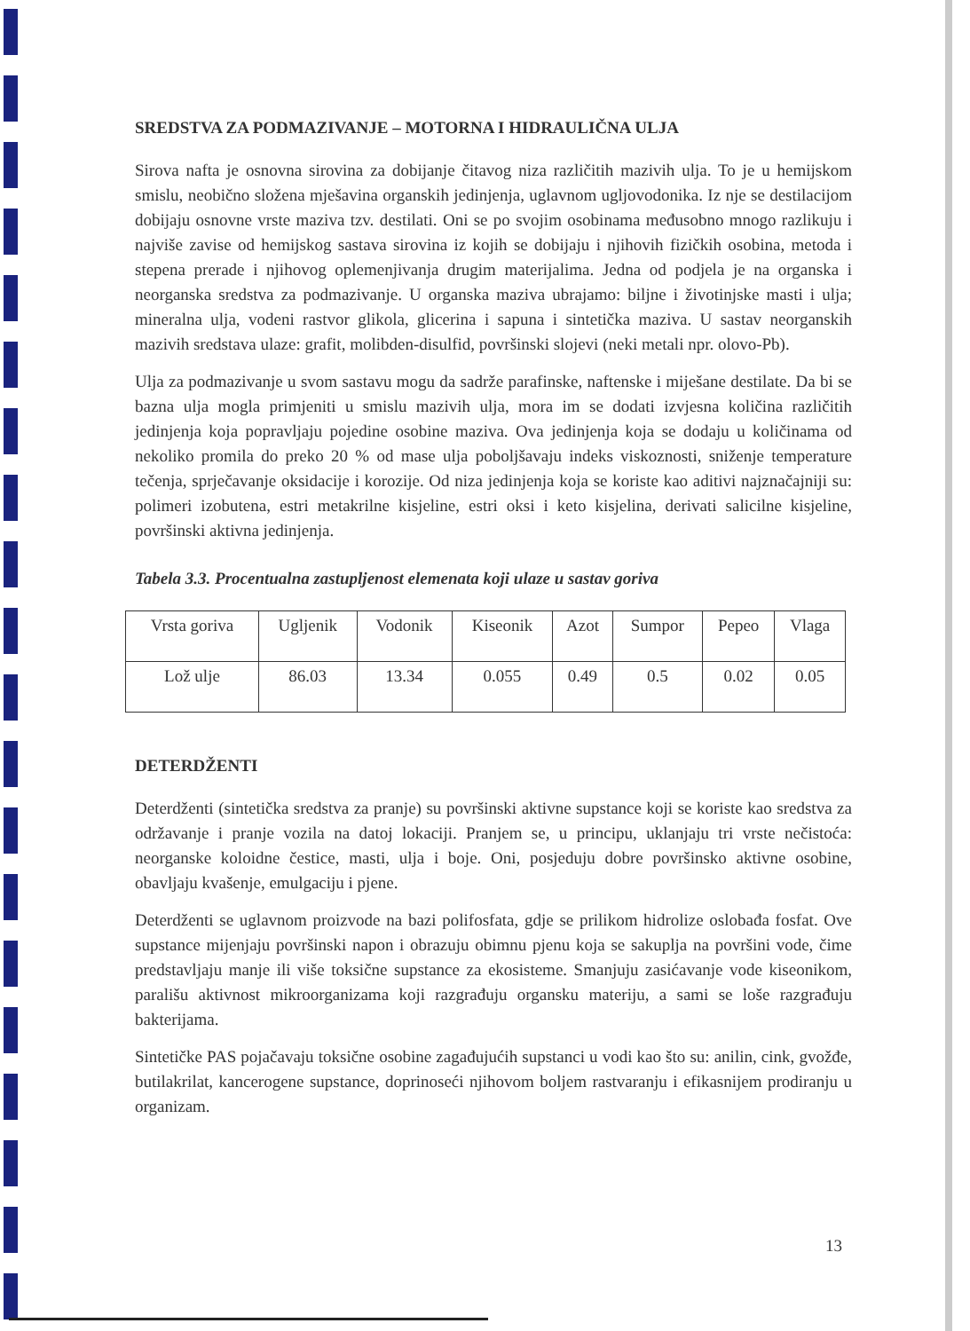SREDSTVA ZA PODMAZIVANJE – MOTORNA I HIDRAULIČNA ULJA
Sirova nafta je osnovna sirovina za dobijanje čitavog niza različitih mazivih ulja. To je u hemijskom smislu, neobično složena mješavina organskih jedinjenja, uglavnom ugljovodonika. Iz nje se destilacijom dobijaju osnovne vrste maziva tzv. destilati. Oni se po svojim osobinama međusobno mnogo razlikuju i najviše zavise od hemijskog sastava sirovina iz kojih se dobijaju i njihovih fizičkih osobina, metoda i stepena prerade i njihovog oplemenjivanja drugim materijalima. Jedna od podjela je na organska i neorganska sredstva za podmazivanje. U organska maziva ubrajamo: biljne i životinjske masti i ulja; mineralna ulja, vodeni rastvor glikola, glicerina i sapuna i sintetička maziva. U sastav neorganskih mazivih sredstava ulaze: grafit, molibden-disulfid, površinski slojevi (neki metali npr. olovo-Pb).
Ulja za podmazivanje u svom sastavu mogu da sadrže parafinske, naftenske i miješane destilate. Da bi se bazna ulja mogla primjeniti u smislu mazivih ulja, mora im se dodati izvjesna količina različitih jedinjenja koja popravljaju pojedine osobine maziva. Ova jedinjenja koja se dodaju u količinama od nekoliko promila do preko 20 % od mase ulja poboljšavaju indeks viskoznosti, sniženje temperature tečenja, sprječavanje oksidacije i korozije. Od niza jedinjenja koja se koriste kao aditivi najznačajniji su: polimeri izobutena, estri metakrilne kisjeline, estri oksi i keto kisjelina, derivati salicilne kisjeline, površinski aktivna jedinjenja.
Tabela 3.3. Procentualna zastupljenost elemenata koji ulaze u sastav goriva
| Vrsta goriva | Ugljenik | Vodonik | Kiseonik | Azot | Sumpor | Pepeo | Vlaga |
| Lož ulje | 86.03 | 13.34 | 0.055 | 0.49 | 0.5 | 0.02 | 0.05 |
DETERDŽENTI
Deterdženti (sintetička sredstva za pranje) su površinski aktivne supstance koji se koriste kao sredstva za održavanje i pranje vozila na datoj lokaciji. Pranjem se, u principu, uklanjaju tri vrste nečistoća: neorganske koloidne čestice, masti, ulja i boje. Oni, posjeduju dobre površinsko aktivne osobine, obavljaju kvašenje, emulgaciju i pjene.
Deterdženti se uglavnom proizvode na bazi polifosfata, gdje se prilikom hidrolize oslobađa fosfat. Ove supstance mijenjaju površinski napon i obrazuju obimnu pjenu koja se sakuplja na površini vode, čime predstavljaju manje ili više toksične supstance za ekosisteme. Smanjuju zasićavanje vode kiseonikom, parališu aktivnost mikroorganizama koji razgrađuju organsku materiju, a sami se loše razgrađuju bakterijama.
Sintetičke PAS pojačavaju toksične osobine zagađujućih supstanci u vodi kao što su: anilin, cink, gvožđe, butilakrilat, kancerogene supstance, doprinoseći njihovom boljem rastvaranju i efikasnijem prodiranju u organizam.
13